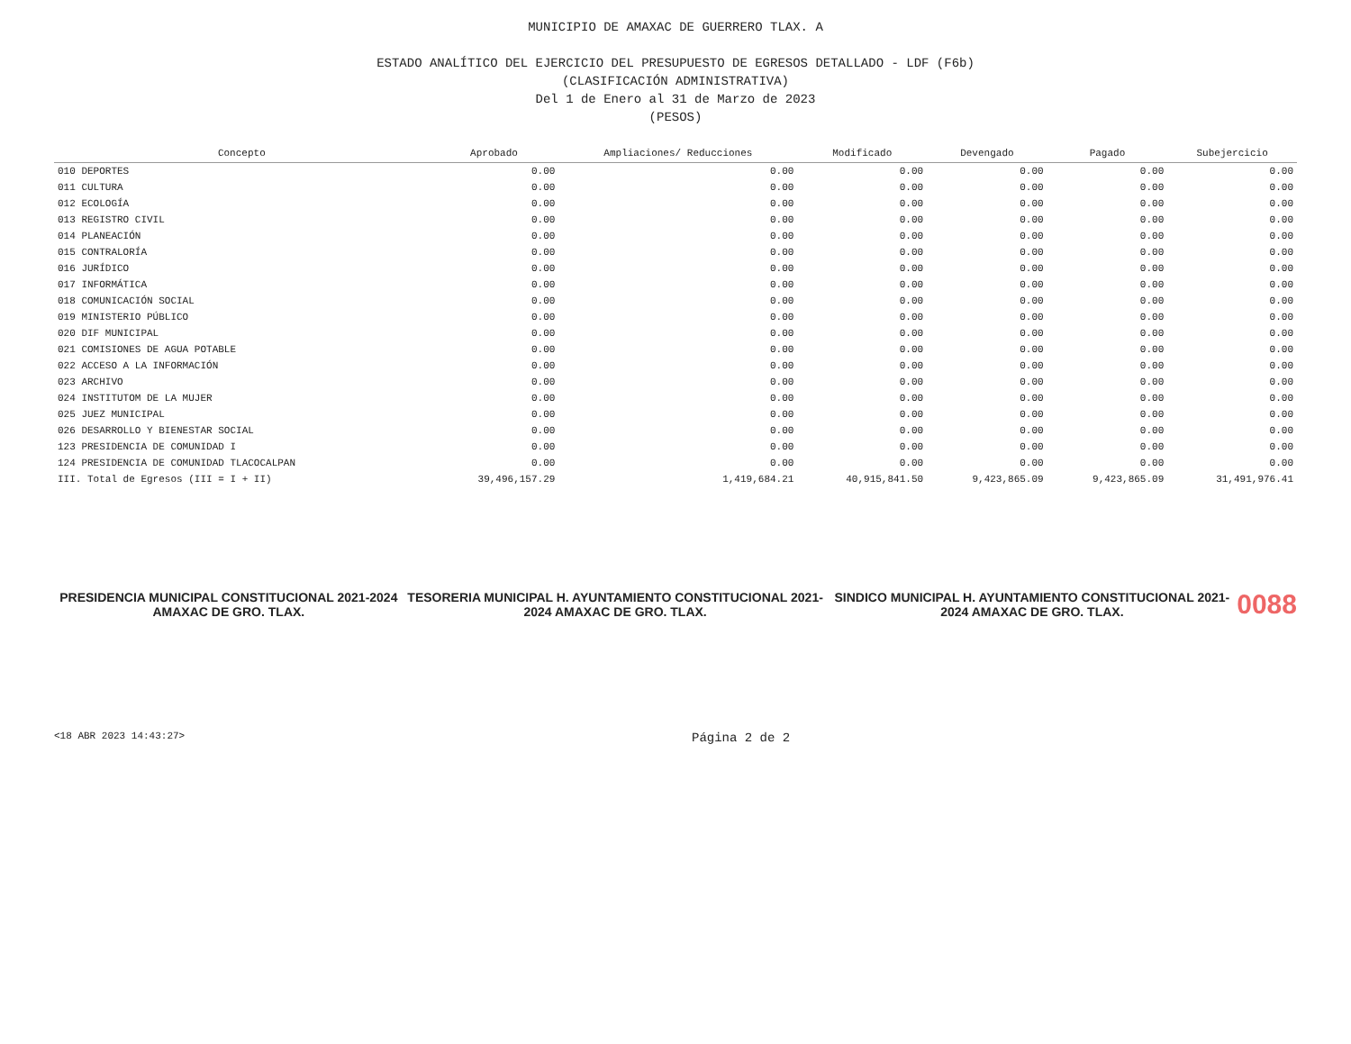MUNICIPIO DE AMAXAC DE GUERRERO TLAX. A
ESTADO ANALÍTICO DEL EJERCICIO DEL PRESUPUESTO DE EGRESOS DETALLADO - LDF (F6b)
(CLASIFICACIÓN ADMINISTRATIVA)
Del 1 de Enero al 31 de Marzo de 2023
(PESOS)
| Concepto | Aprobado | Ampliaciones/ Reducciones | Modificado | Devengado | Pagado | Subejercicio |
| --- | --- | --- | --- | --- | --- | --- |
| 010 DEPORTES | 0.00 | 0.00 | 0.00 | 0.00 | 0.00 | 0.00 |
| 011 CULTURA | 0.00 | 0.00 | 0.00 | 0.00 | 0.00 | 0.00 |
| 012 ECOLOGÍA | 0.00 | 0.00 | 0.00 | 0.00 | 0.00 | 0.00 |
| 013 REGISTRO CIVIL | 0.00 | 0.00 | 0.00 | 0.00 | 0.00 | 0.00 |
| 014 PLANEACIÓN | 0.00 | 0.00 | 0.00 | 0.00 | 0.00 | 0.00 |
| 015 CONTRALORÍA | 0.00 | 0.00 | 0.00 | 0.00 | 0.00 | 0.00 |
| 016 JURÍDICO | 0.00 | 0.00 | 0.00 | 0.00 | 0.00 | 0.00 |
| 017 INFORMÁTICA | 0.00 | 0.00 | 0.00 | 0.00 | 0.00 | 0.00 |
| 018 COMUNICACIÓN SOCIAL | 0.00 | 0.00 | 0.00 | 0.00 | 0.00 | 0.00 |
| 019 MINISTERIO PÚBLICO | 0.00 | 0.00 | 0.00 | 0.00 | 0.00 | 0.00 |
| 020 DIF MUNICIPAL | 0.00 | 0.00 | 0.00 | 0.00 | 0.00 | 0.00 |
| 021 COMISIONES DE AGUA POTABLE | 0.00 | 0.00 | 0.00 | 0.00 | 0.00 | 0.00 |
| 022 ACCESO A LA INFORMACIÓN | 0.00 | 0.00 | 0.00 | 0.00 | 0.00 | 0.00 |
| 023 ARCHIVO | 0.00 | 0.00 | 0.00 | 0.00 | 0.00 | 0.00 |
| 024 INSTITUTOM DE LA MUJER | 0.00 | 0.00 | 0.00 | 0.00 | 0.00 | 0.00 |
| 025 JUEZ MUNICIPAL | 0.00 | 0.00 | 0.00 | 0.00 | 0.00 | 0.00 |
| 026 DESARROLLO Y BIENESTAR SOCIAL | 0.00 | 0.00 | 0.00 | 0.00 | 0.00 | 0.00 |
| 123 PRESIDENCIA DE COMUNIDAD I | 0.00 | 0.00 | 0.00 | 0.00 | 0.00 | 0.00 |
| 124 PRESIDENCIA DE COMUNIDAD TLACOCALPAN | 0.00 | 0.00 | 0.00 | 0.00 | 0.00 | 0.00 |
| III. Total de Egresos (III = I + II) | 39,496,157.29 | 1,419,684.21 | 40,915,841.50 | 9,423,865.09 | 9,423,865.09 | 31,491,976.41 |
PRESIDENCIA MUNICIPAL CONSTITUCIONAL 2021-2024 AMAXAC DE GRO. TLAX.
TESORERIA MUNICIPAL H. AYUNTAMIENTO CONSTITUCIONAL 2021-2024 AMAXAC DE GRO. TLAX.
SINDICO MUNICIPAL H. AYUNTAMIENTO CONSTITUCIONAL 2021-2024 AMAXAC DE GRO. TLAX.
0088
<18 ABR 2023 14:43:27> Página 2 de 2